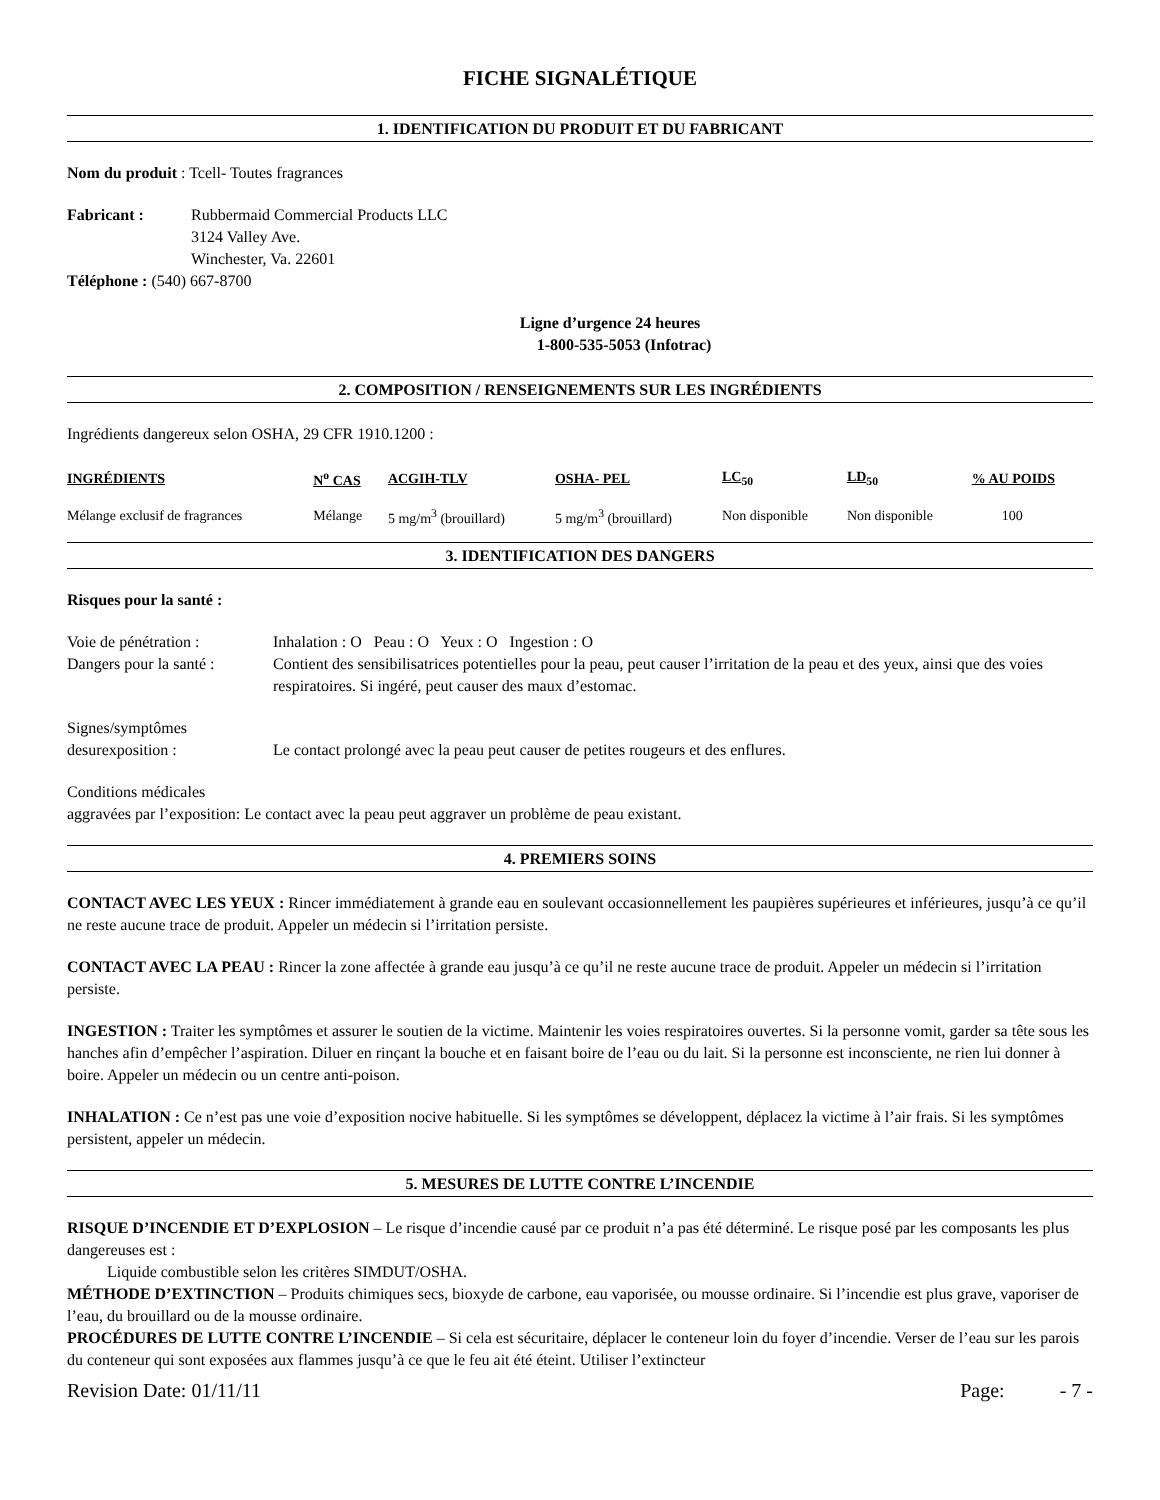FICHE SIGNALÉTIQUE
1. IDENTIFICATION DU PRODUIT ET DU FABRICANT
Nom du produit : Tcell- Toutes fragrances
Fabricant : Rubbermaid Commercial Products LLC
3124 Valley Ave.
Winchester, Va. 22601
Téléphone : (540) 667-8700
Ligne d’urgence 24 heures
1-800-535-5053 (Infotrac)
2. COMPOSITION / RENSEIGNEMENTS SUR LES INGRÉDIENTS
Ingrédients dangereux selon OSHA, 29 CFR 1910.1200 :
| INGRÉDIENTS | N<sup>o</sup> CAS | ACGIH-TLV | OSHA- PEL | LC<sub>50</sub> | LD<sub>50</sub> | % AU POIDS |
| --- | --- | --- | --- | --- | --- | --- |
| Mélange exclusif de fragrances | Mélange | 5 mg/m<sup>3</sup> (brouillard) | 5 mg/m<sup>3</sup> (brouillard) | Non disponible | Non disponible | 100 |
3. IDENTIFICATION DES DANGERS
Risques pour la santé :
Voie de pénétration : Inhalation : O Peau : O Yeux : O Ingestion : O
Dangers pour la santé : Contient des sensibilisatrices potentielles pour la peau, peut causer l’irritation de la peau et des yeux, ainsi que des voies respiratoires. Si ingéré, peut causer des maux d’estomac.
Signes/symptômes
desurexposition : Le contact prolongé avec la peau peut causer de petites rougeurs et des enflures.
Conditions médicales
aggravées par l’exposition: Le contact avec la peau peut aggraver un problème de peau existant.
4. PREMIERS SOINS
CONTACT AVEC LES YEUX : Rincer immédiatement à grande eau en soulevant occasionnellement les paupières supérieures et inférieures, jusqu’à ce qu’il ne reste aucune trace de produit. Appeler un médecin si l’irritation persiste.
CONTACT AVEC LA PEAU : Rincer la zone affectée à grande eau jusqu’à ce qu’il ne reste aucune trace de produit. Appeler un médecin si l’irritation persiste.
INGESTION : Traiter les symptômes et assurer le soutien de la victime. Maintenir les voies respiratoires ouvertes. Si la personne vomit, garder sa tête sous les hanches afin d’empêcher l’aspiration. Diluer en rinçant la bouche et en faisant boire de l’eau ou du lait. Si la personne est inconsciente, ne rien lui donner à boire. Appeler un médecin ou un centre anti-poison.
INHALATION : Ce n’est pas une voie d’exposition nocive habituelle. Si les symptômes se développent, déplacez la victime à l’air frais. Si les symptômes persistent, appeler un médecin.
5. MESURES DE LUTTE CONTRE L’INCENDIE
RISQUE D’INCENDIE ET D’EXPLOSION – Le risque d’incendie causé par ce produit n’a pas été déterminé. Le risque posé par les composants les plus dangereuses est :
Liquide combustible selon les critères SIMDUT/OSHA.
MÉTHODE D’EXTINCTION – Produits chimiques secs, bioxyde de carbone, eau vaporisée, ou mousse ordinaire. Si l’incendie est plus grave, vaporiser de l’eau, du brouillard ou de la mousse ordinaire.
PROCÉDURES DE LUTTE CONTRE L’INCENDIE – Si cela est sécuritaire, déplacer le conteneur loin du foyer d’incendie. Verser de l’eau sur les parois du conteneur qui sont exposées aux flammes jusqu’à ce que le feu ait été éteint. Utiliser l’extincteur
Revision Date: 01/11/11 Page: - 7 -